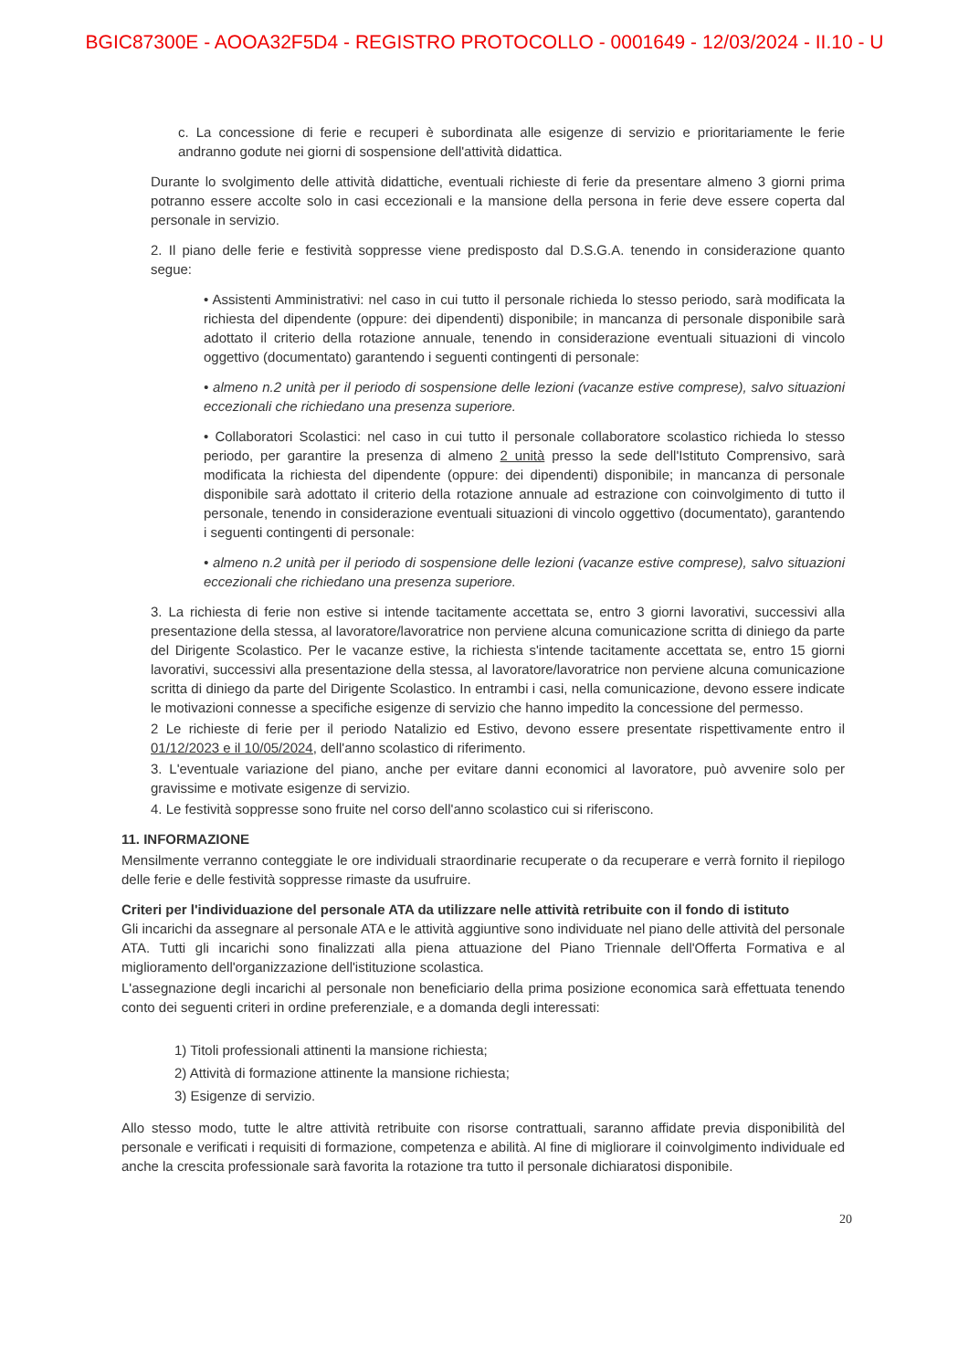BGIC87300E - AOOA32F5D4 - REGISTRO PROTOCOLLO - 0001649 - 12/03/2024 - II.10 - U
c. La concessione di ferie e recuperi è subordinata alle esigenze di servizio e prioritariamente le ferie andranno godute nei giorni di sospensione dell'attività didattica.
Durante lo svolgimento delle attività didattiche, eventuali richieste di ferie da presentare almeno 3 giorni prima potranno essere accolte solo in casi eccezionali e la mansione della persona in ferie deve essere coperta dal personale in servizio.
2. Il piano delle ferie e festività soppresse viene predisposto dal D.S.G.A. tenendo in considerazione quanto segue:
• Assistenti Amministrativi: nel caso in cui tutto il personale richieda lo stesso periodo, sarà modificata la richiesta del dipendente (oppure: dei dipendenti) disponibile; in mancanza di personale disponibile sarà adottato il criterio della rotazione annuale, tenendo in considerazione eventuali situazioni di vincolo oggettivo (documentato) garantendo i seguenti contingenti di personale:
• almeno n.2 unità per il periodo di sospensione delle lezioni (vacanze estive comprese), salvo situazioni eccezionali che richiedano una presenza superiore.
• Collaboratori Scolastici: nel caso in cui tutto il personale collaboratore scolastico richieda lo stesso periodo, per garantire la presenza di almeno 2 unità presso la sede dell'Istituto Comprensivo, sarà modificata la richiesta del dipendente (oppure: dei dipendenti) disponibile; in mancanza di personale disponibile sarà adottato il criterio della rotazione annuale ad estrazione con coinvolgimento di tutto il personale, tenendo in considerazione eventuali situazioni di vincolo oggettivo (documentato), garantendo i seguenti contingenti di personale:
• almeno n.2 unità per il periodo di sospensione delle lezioni (vacanze estive comprese), salvo situazioni eccezionali che richiedano una presenza superiore.
3. La richiesta di ferie non estive si intende tacitamente accettata se, entro 3 giorni lavorativi, successivi alla presentazione della stessa, al lavoratore/lavoratrice non perviene alcuna comunicazione scritta di diniego da parte del Dirigente Scolastico. Per le vacanze estive, la richiesta s'intende tacitamente accettata se, entro 15 giorni lavorativi, successivi alla presentazione della stessa, al lavoratore/lavoratrice non perviene alcuna comunicazione scritta di diniego da parte del Dirigente Scolastico. In entrambi i casi, nella comunicazione, devono essere indicate le motivazioni connesse a specifiche esigenze di servizio che hanno impedito la concessione del permesso.
2 Le richieste di ferie per il periodo Natalizio ed Estivo, devono essere presentate rispettivamente entro il 01/12/2023 e il 10/05/2024, dell'anno scolastico di riferimento.
3. L'eventuale variazione del piano, anche per evitare danni economici al lavoratore, può avvenire solo per gravissime e motivate esigenze di servizio.
4. Le festività soppresse sono fruite nel corso dell'anno scolastico cui si riferiscono.
11. INFORMAZIONE
Mensilmente verranno conteggiate le ore individuali straordinarie recuperate o da recuperare e verrà fornito il riepilogo delle ferie e delle festività soppresse rimaste da usufruire.
Criteri per l'individuazione del personale ATA da utilizzare nelle attività retribuite con il fondo di istituto
Gli incarichi da assegnare al personale ATA e le attività aggiuntive sono individuate nel piano delle attività del personale ATA. Tutti gli incarichi sono finalizzati alla piena attuazione del Piano Triennale dell'Offerta Formativa e al miglioramento dell'organizzazione dell'istituzione scolastica.
L'assegnazione degli incarichi al personale non beneficiario della prima posizione economica sarà effettuata tenendo conto dei seguenti criteri in ordine preferenziale, e a domanda degli interessati:
1) Titoli professionali attinenti la mansione richiesta;
2) Attività di formazione attinente la mansione richiesta;
3) Esigenze di servizio.
Allo stesso modo, tutte le altre attività retribuite con risorse contrattuali, saranno affidate previa disponibilità del personale e verificati i requisiti di formazione, competenza e abilità. Al fine di migliorare il coinvolgimento individuale ed anche la crescita professionale sarà favorita la rotazione tra tutto il personale dichiaratosi disponibile.
20